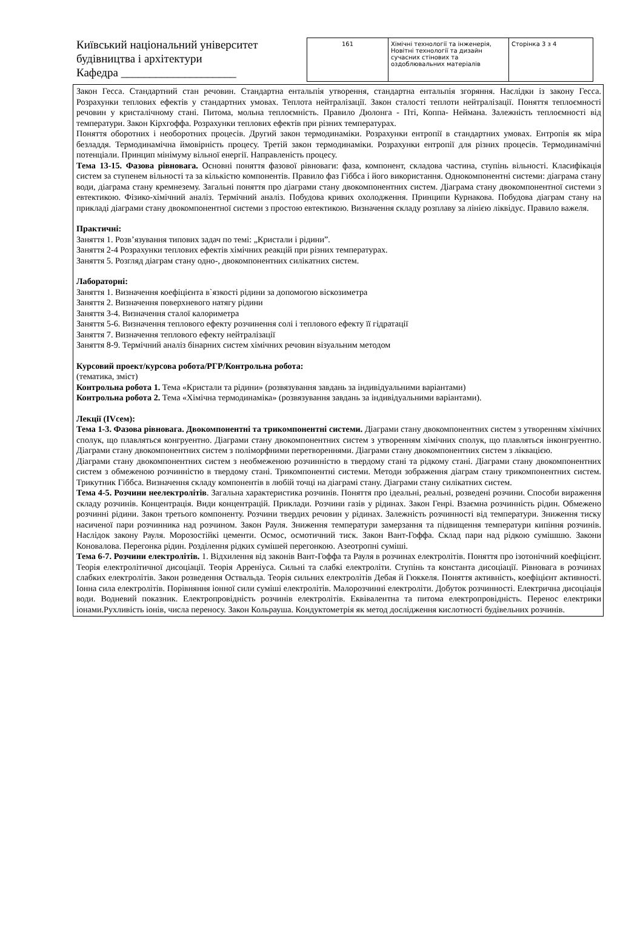Київський національний університет будівництва і архітектури
Кафедра ____________________
| 161 | Хімічні технології та інженерія, Новітні технології та дизайн сучасних стінових та оздоблювальних матеріалів | Сторінка 3 з 4 |
Закон Гесса. Стандартний стан речовин. Стандартна ентальпія утворення, стандартна ентальпія згоряння. Наслідки із закону Гесса. Розрахунки теплових ефектів у стандартних умовах. Теплота нейтралізації. Закон сталості теплоти нейтралізації. Поняття теплоємності речовин у кристалічному стані. Питома, мольна теплоємність. Правило Дюлонга - Пті, Коппа- Неймана. Залежність теплоємності від температури. Закон Кірхгоффа. Розрахунки теплових ефектів при різних температурах.
Поняття оборотних і необоротних процесів. Другий закон термодинаміки. Розрахунки ентропії в стандартних умовах. Ентропія як міра безладдя. Термодинамічна ймовірність процесу. Третій закон термодинаміки. Розрахунки ентропії для різних процесів. Термодинамічні потенціали. Принцип мінімуму вільної енергії. Направленість процесу.
Тема 13-15. Фазова рівновага. Основні поняття фазової рівноваги: фаза, компонент, складова частина, ступінь вільності. Класифікація систем за ступенем вільності та за кількістю компонентів. Правило фаз Гіббса і його використання. Однокомпонентні системи: діаграма стану води, діаграма стану кремнезему. Загальні поняття про діаграми стану двокомпонентних систем. Діаграма стану двокомпонентної системи з евтектикою. Фізико-хімічний аналіз. Термічний аналіз. Побудова кривих охолодження. Принципи Курнакова. Побудова діаграм стану на прикладі діаграми стану двокомпонентної системи з простою евтектикою. Визначення складу розплаву за лінією ліквідус. Правило важеля.
Практичні:
Заняття 1. Розв’язування типових задач по темі: „Кристали і рідини”.
Заняття 2-4 Розрахунки теплових ефектів хімічних реакцій при різних температурах.
Заняття 5. Розгляд діаграм стану одно-, двокомпонентних силікатних систем.
Лабораторні:
Заняття 1. Визначення коефіцієнта в`язкості рідини за допомогою віскозиметра
Заняття 2. Визначення поверхневого натягу рідини
Заняття 3-4. Визначення сталої калориметра
Заняття 5-6. Визначення теплового ефекту розчинення солі і теплового ефекту її гідратації
Заняття 7. Визначення теплового ефекту нейтралізації
Заняття 8-9. Термічний аналіз бінарних систем хімічних речовин візуальним методом
Курсовий проект/курсова робота/РГР/Контрольна робота:
(тематика, зміст)
Контрольна робота 1. Тема «Кристали та рідини» (розвязування завдань за індивідуальними варіантами)
Контрольна робота 2. Тема «Хімічна термодинаміка» (розвязування завдань за індивідуальними варіантами).
Лекції (IVсем):
Тема 1-3. Фазова рівновага. Двокомпонентні та трикомпонентні системи. Діаграми стану двокомпонентних систем з утворенням хімічних сполук, що плавляться конгруентно. Діаграми стану двокомпонентних систем з утворенням хімічних сполук, що плавляться інконгруентно. Діаграми стану двокомпонентних систем з поліморфними перетвореннями. Діаграми стану двокомпонентних систем з ліквацією.
Діаграми стану двокомпонентних систем з необмеженою розчинністю в твердому стані та рідкому стані. Діаграми стану двокомпонентних систем з обмеженою розчинністю в твердому стані. Трикомпонентні системи. Методи зображення діаграм стану трикомпонентних систем. Трикутник Гіббса. Визначення складу компонентів в любій точці на діаграмі стану. Діаграми стану силікатних систем.
Тема 4-5. Розчини неелектролітів. Загальна характеристика розчинів. Поняття про ідеальні, реальні, розведені розчини. Способи вираження складу розчинів. Концентрація. Види концентрацій. Приклади. Розчини газів у рідинах. Закон Генрі. Взаємна розчинність рідин. Обмежено розчинні рідини. Закон третього компоненту. Розчини твердих речовин у рідинах. Залежність розчинності від температури. Зниження тиску насиченої пари розчинника над розчином. Закон Рауля. Зниження температури замерзання та підвищення температури кипіння розчинів. Наслідок закону Рауля. Морозостійкі цементи. Осмос, осмотичний тиск. Закон Вант-Гоффа. Склад пари над рідкою сумішшю. Закони Коновалова. Перегонка рідин. Розділення рідких сумішей перегонкою. Азеотропні суміші.
Тема 6-7. Розчини електролітів. 1. Відхилення від законів Вант-Гоффа та Рауля в розчинах електролітів. Поняття про ізотонічний коефіцієнт. Теорія електролітичної дисоціації. Теорія Арреніуса. Сильні та слабкі електроліти. Ступінь та константа дисоціації. Рівновага в розчинах слабких електролітів. Закон розведення Оствальда. Теорія сильних електролітів Дебая й Гюккеля. Поняття активність, коефіцієнт активності. Іонна сила електролітів. Порівняння іонної сили суміші електролітів. Малорозчинні електроліти. Добуток розчинності. Електрична дисоціація води. Водневий показник. Електропровідність розчинів електролітів. Еквівалентна та питома електропровідність. Перенос електрики іонами.Рухливість іонів, числа переносу. Закон Кольрауша. Кондуктометрія як метод дослідження кислотності будівельних розчинів.